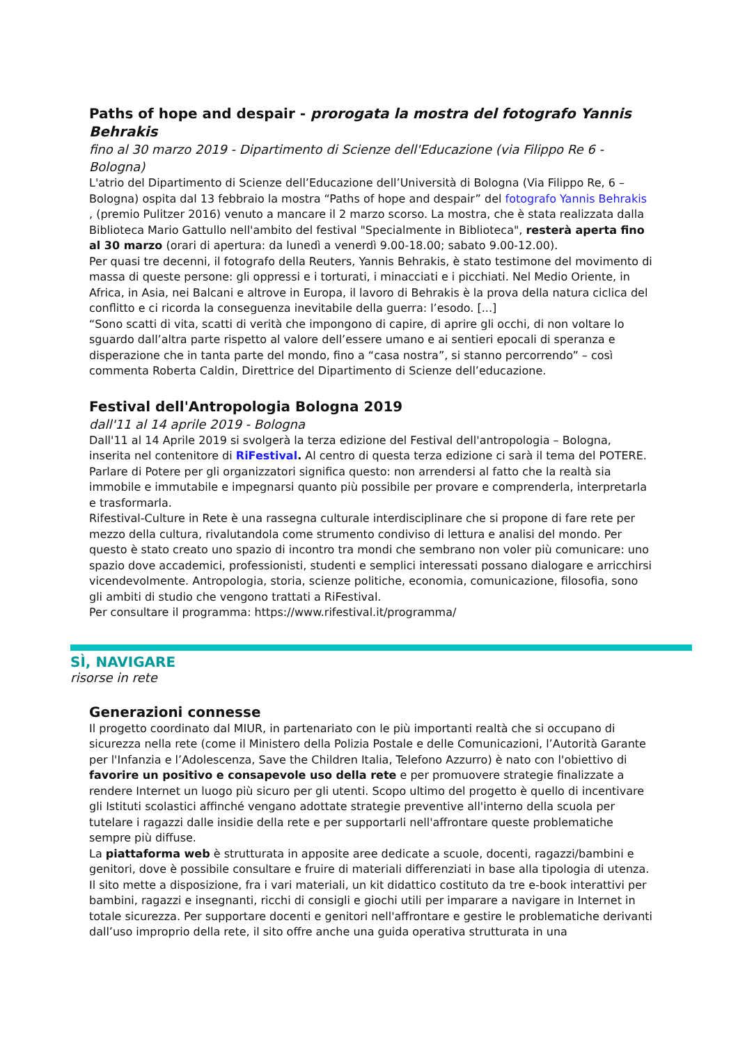Paths of hope and despair - prorogata la mostra del fotografo Yannis Behrakis
fino al 30 marzo 2019 - Dipartimento di Scienze dell'Educazione (via Filippo Re 6 - Bologna)
L'atrio del Dipartimento di Scienze dell’Educazione dell’Università di Bologna (Via Filippo Re, 6 – Bologna) ospita dal 13 febbraio la mostra “Paths of hope and despair” del fotografo Yannis Behrakis , (premio Pulitzer 2016) venuto a mancare il 2 marzo scorso. La mostra, che è stata realizzata dalla Biblioteca Mario Gattullo nell'ambito del festival "Specialmente in Biblioteca", resterà aperta fino al 30 marzo (orari di apertura: da lunedì a venerdì 9.00-18.00; sabato 9.00-12.00).
Per quasi tre decenni, il fotografo della Reuters, Yannis Behrakis, è stato testimone del movimento di massa di queste persone: gli oppressi e i torturati, i minacciati e i picchiati. Nel Medio Oriente, in Africa, in Asia, nei Balcani e altrove in Europa, il lavoro di Behrakis è la prova della natura ciclica del conflitto e ci ricorda la conseguenza inevitabile della guerra: l’esodo. [...]
“Sono scatti di vita, scatti di verità che impongono di capire, di aprire gli occhi, di non voltare lo sguardo dall’altra parte rispetto al valore dell’essere umano e ai sentieri epocali di speranza e disperazione che in tanta parte del mondo, fino a “casa nostra”, si stanno percorrendo” – così commenta Roberta Caldin, Direttrice del Dipartimento di Scienze dell’educazione.
Festival dell'Antropologia Bologna 2019
dall'11 al 14 aprile 2019 - Bologna
Dall'11 al 14 Aprile 2019 si svolgerà la terza edizione del Festival dell'antropologia – Bologna, inserita nel contenitore di RiFestival. Al centro di questa terza edizione ci sarà il tema del POTERE. Parlare di Potere per gli organizzatori significa questo: non arrendersi al fatto che la realtà sia immobile e immutabile e impegnarsi quanto più possibile per provare e comprenderla, interpretarla e trasformarla.
Rifestival-Culture in Rete è una rassegna culturale interdisciplinare che si propone di fare rete per mezzo della cultura, rivalutandola come strumento condiviso di lettura e analisi del mondo. Per questo è stato creato uno spazio di incontro tra mondi che sembrano non voler più comunicare: uno spazio dove accademici, professionisti, studenti e semplici interessati possano dialogare e arricchirsi vicendevolmente. Antropologia, storia, scienze politiche, economia, comunicazione, filosofia, sono gli ambiti di studio che vengono trattati a RiFestival.
Per consultare il programma: https://www.rifestival.it/programma/
SÌ, NAVIGARE
risorse in rete
Generazioni connesse
Il progetto coordinato dal MIUR, in partenariato con le più importanti realtà che si occupano di sicurezza nella rete (come il Ministero della Polizia Postale e delle Comunicazioni, l’Autorità Garante per l'Infanzia e l’Adolescenza, Save the Children Italia, Telefono Azzurro) è nato con l'obiettivo di favorire un positivo e consapevole uso della rete e per promuovere strategie finalizzate a rendere Internet un luogo più sicuro per gli utenti. Scopo ultimo del progetto è quello di incentivare gli Istituti scolastici affinché vengano adottate strategie preventive all'interno della scuola per tutelare i ragazzi dalle insidie della rete e per supportarli nell'affrontare queste problematiche sempre più diffuse.
La piattaforma web è strutturata in apposite aree dedicate a scuole, docenti, ragazzi/bambini e genitori, dove è possibile consultare e fruire di materiali differenziati in base alla tipologia di utenza.
Il sito mette a disposizione, fra i vari materiali, un kit didattico costituto da tre e-book interattivi per bambini, ragazzi e insegnanti, ricchi di consigli e giochi utili per imparare a navigare in Internet in totale sicurezza. Per supportare docenti e genitori nell'affrontare e gestire le problematiche derivanti dall’uso improprio della rete, il sito offre anche una guida operativa strutturata in una